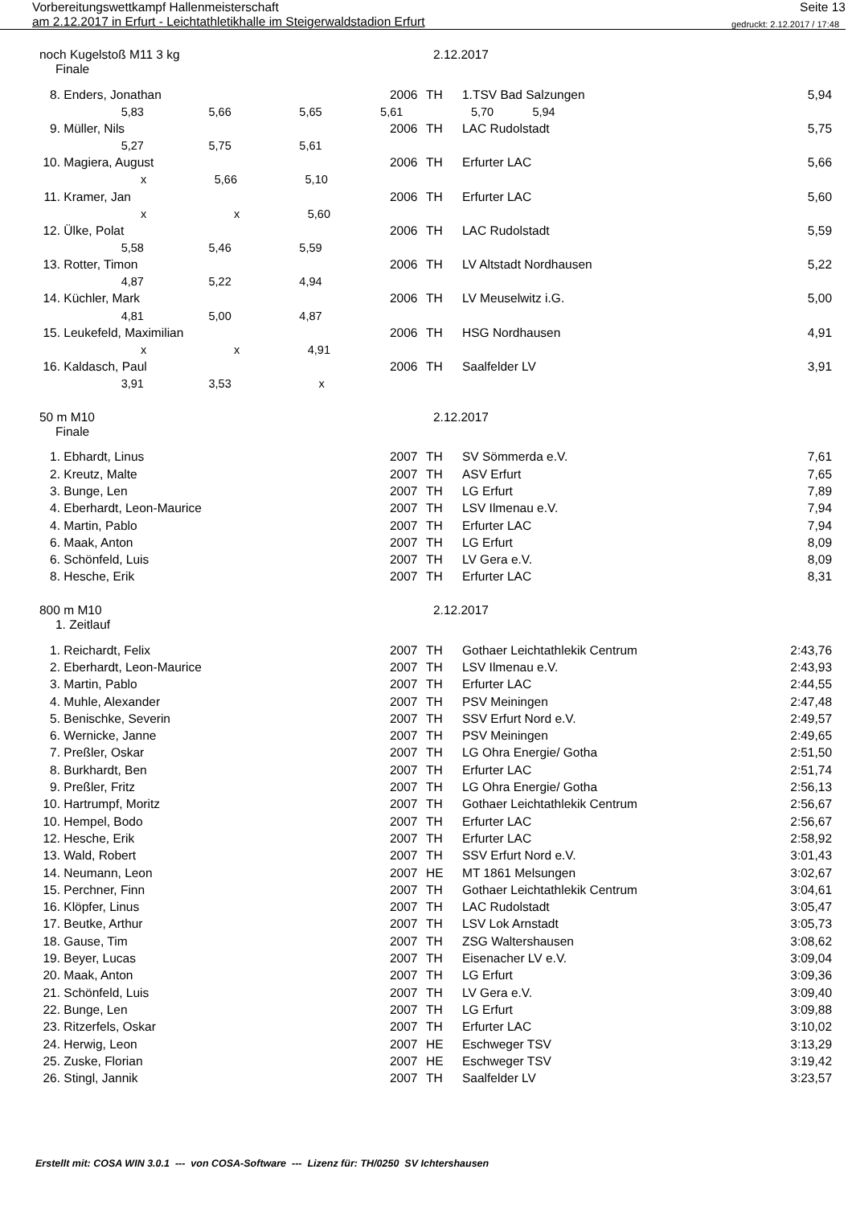Vorbereitungswettkampf Hallenmeisterschaft Seite 13
am 2.12.2017 in Erfurt - Leichtathletikhalle im Steigerwaldstadion Erfurt gedruckt: 2.12.2017 / 17:48
noch Kugelstoß M11 3 kg 2.12.2017
Finale
| 8. | Enders, Jonathan | 2006 | TH | 1.TSV Bad Salzungen | 5,94 |
| 5,83 5,66 5,65 5,61 5,70 5,94 | | | | | |
| 9. | Müller, Nils | 2006 | TH | LAC Rudolstadt | 5,75 |
| 5,27 5,75 5,61 | | | | | |
| 10. | Magiera, August | 2006 | TH | Erfurter LAC | 5,66 |
| x 5,66 5,10 | | | | | |
| 11. | Kramer, Jan | 2006 | TH | Erfurter LAC | 5,60 |
| x x 5,60 | | | | | |
| 12. | Ülke, Polat | 2006 | TH | LAC Rudolstadt | 5,59 |
| 5,58 5,46 5,59 | | | | | |
| 13. | Rotter, Timon | 2006 | TH | LV Altstadt Nordhausen | 5,22 |
| 4,87 5,22 4,94 | | | | | |
| 14. | Küchler, Mark | 2006 | TH | LV Meuselwitz i.G. | 5,00 |
| 4,81 5,00 4,87 | | | | | |
| 15. | Leukefeld, Maximilian | 2006 | TH | HSG Nordhausen | 4,91 |
| x x 4,91 | | | | | |
| 16. | Kaldasch, Paul | 2006 | TH | Saalfelder LV | 3,91 |
| 3,91 3,53 x | | | | | |
50 m M10 2.12.2017
Finale
| 1. | Ebhardt, Linus | 2007 | TH | SV Sömmerda e.V. | 7,61 |
| 2. | Kreutz, Malte | 2007 | TH | ASV Erfurt | 7,65 |
| 3. | Bunge, Len | 2007 | TH | LG Erfurt | 7,89 |
| 4. | Eberhardt, Leon-Maurice | 2007 | TH | LSV Ilmenau e.V. | 7,94 |
| 4. | Martin, Pablo | 2007 | TH | Erfurter LAC | 7,94 |
| 6. | Maak, Anton | 2007 | TH | LG Erfurt | 8,09 |
| 6. | Schönfeld, Luis | 2007 | TH | LV Gera e.V. | 8,09 |
| 8. | Hesche, Erik | 2007 | TH | Erfurter LAC | 8,31 |
800 m M10 2.12.2017
1. Zeitlauf
| 1. | Reichardt, Felix | 2007 | TH | Gothaer Leichtathlekik Centrum | 2:43,76 |
| 2. | Eberhardt, Leon-Maurice | 2007 | TH | LSV Ilmenau e.V. | 2:43,93 |
| 3. | Martin, Pablo | 2007 | TH | Erfurter LAC | 2:44,55 |
| 4. | Muhle, Alexander | 2007 | TH | PSV Meiningen | 2:47,48 |
| 5. | Benischke, Severin | 2007 | TH | SSV Erfurt Nord e.V. | 2:49,57 |
| 6. | Wernicke, Janne | 2007 | TH | PSV Meiningen | 2:49,65 |
| 7. | Preßler, Oskar | 2007 | TH | LG Ohra Energie/ Gotha | 2:51,50 |
| 8. | Burkhardt, Ben | 2007 | TH | Erfurter LAC | 2:51,74 |
| 9. | Preßler, Fritz | 2007 | TH | LG Ohra Energie/ Gotha | 2:56,13 |
| 10. | Hartrumpf, Moritz | 2007 | TH | Gothaer Leichtathlekik Centrum | 2:56,67 |
| 10. | Hempel, Bodo | 2007 | TH | Erfurter LAC | 2:56,67 |
| 12. | Hesche, Erik | 2007 | TH | Erfurter LAC | 2:58,92 |
| 13. | Wald, Robert | 2007 | TH | SSV Erfurt Nord e.V. | 3:01,43 |
| 14. | Neumann, Leon | 2007 | HE | MT 1861 Melsungen | 3:02,67 |
| 15. | Perchner, Finn | 2007 | TH | Gothaer Leichtathlekik Centrum | 3:04,61 |
| 16. | Klöpfer, Linus | 2007 | TH | LAC Rudolstadt | 3:05,47 |
| 17. | Beutke, Arthur | 2007 | TH | LSV Lok Arnstadt | 3:05,73 |
| 18. | Gause, Tim | 2007 | TH | ZSG Waltershausen | 3:08,62 |
| 19. | Beyer, Lucas | 2007 | TH | Eisenacher LV e.V. | 3:09,04 |
| 20. | Maak, Anton | 2007 | TH | LG Erfurt | 3:09,36 |
| 21. | Schönfeld, Luis | 2007 | TH | LV Gera e.V. | 3:09,40 |
| 22. | Bunge, Len | 2007 | TH | LG Erfurt | 3:09,88 |
| 23. | Ritzerfels, Oskar | 2007 | TH | Erfurter LAC | 3:10,02 |
| 24. | Herwig, Leon | 2007 | HE | Eschweger TSV | 3:13,29 |
| 25. | Zuske, Florian | 2007 | HE | Eschweger TSV | 3:19,42 |
| 26. | Stingl, Jannik | 2007 | TH | Saalfelder LV | 3:23,57 |
Erstellt mit: COSA WIN 3.0.1 --- von COSA-Software --- Lizenz für: TH/0250 SV Ichtershausen